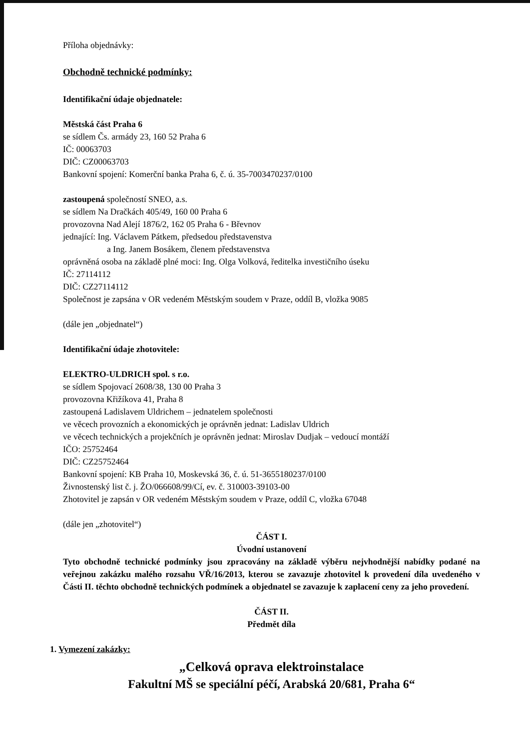Příloha objednávky:
Obchodně technické podmínky:
Identifikační údaje objednatele:
Městská část Praha 6
se sídlem Čs. armády 23, 160 52 Praha 6
IČ: 00063703
DIČ: CZ00063703
Bankovní spojení: Komerční banka Praha 6, č. ú. 35-7003470237/0100
zastoupená společností SNEO, a.s.
se sídlem Na Dračkách 405/49, 160 00 Praha 6
provozovna Nad Alejí 1876/2, 162 05 Praha 6 - Břevnov
jednající: Ing. Václavem Pátkem, předsedou představenstva
a Ing. Janem Bosákem, členem představenstva
oprávněná osoba na základě plné moci: Ing. Olga Volková, ředitelka investičního úseku
IČ: 27114112
DIČ: CZ27114112
Společnost je zapsána v OR vedeném Městským soudem v Praze, oddíl B, vložka 9085
(dále jen „objednatel“)
Identifikační údaje zhotovitele:
ELEKTRO-ULDRICH spol. s r.o.
se sídlem Spojovací 2608/38, 130 00 Praha 3
provozovna Křižíkova 41, Praha 8
zastoupená Ladislavem Uldrichem – jednatelem společnosti
ve věcech provozních a ekonomických je oprávněn jednat: Ladislav Uldrich
ve věcech technických a projekčních je oprávněn jednat: Miroslav Dudjak – vedoucí montáží
IČO: 25752464
DIČ: CZ25752464
Bankovní spojení: KB Praha 10, Moskevská 36, č. ú. 51-3655180237/0100
Živnostenský list č. j. ŽO/066608/99/Cí, ev. č. 310003-39103-00
Zhotovitel je zapsán v OR vedeném Městským soudem v Praze, oddíl C, vložka 67048
(dále jen „zhotovitel“)
ČÁST I.
Úvodní ustanovení
Tyto obchodně technické podmínky jsou zpracovány na základě výběru nejvhodnější nabídky podané na veřejnou zakázku malého rozsahu VŘ/16/2013, kterou se zavazuje zhotovitel k provedení díla uvedeného v Části II. těchto obchodně technických podmínek a objednatel se zavazuje k zaplacení ceny za jeho provedení.
ČÁST II.
Předmět díla
1. Vymezení zakázky:
„Celková oprava elektroinstalace
Fakultní MŠ se speciální péčí, Arabská 20/681, Praha 6“